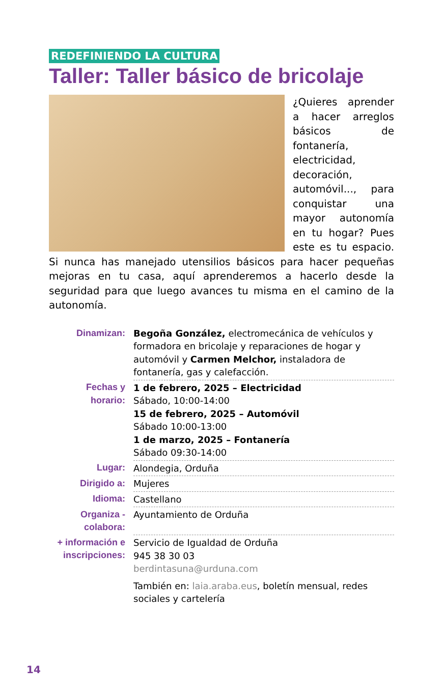REDEFINIENDO LA CULTURA
Taller: Taller básico de bricolaje
¿Quieres aprender a hacer arreglos básicos de fontanería, electricidad, decoración, automóvil..., para conquistar una mayor autonomía en tu hogar? Pues este es tu espacio. Si nunca has manejado utensilios básicos para hacer pequeñas mejoras en tu casa, aquí aprenderemos a hacerlo desde la seguridad para que luego avances tu misma en el camino de la autonomía.
| Dinamizan: | Begoña González, electromecánica de vehículos y formadora en bricolaje y reparaciones de hogar y automóvil y Carmen Melchor, instaladora de fontanería, gas y calefacción. |
| Fechas y horario: | 1 de febrero, 2025 – Electricidad Sábado, 10:00-14:00 15 de febrero, 2025 – Automóvil Sábado 10:00-13:00 1 de marzo, 2025 – Fontanería Sábado 09:30-14:00 |
| Lugar: | Alondegia, Orduña |
| Dirigido a: | Mujeres |
| Idioma: | Castellano |
| Organiza - colabora: | Ayuntamiento de Orduña |
| + información e inscripciones: | Servicio de Igualdad de Orduña 945 38 30 03 berdintasuna@urduna.com También en: laia.araba.eus , boletín mensual, redes sociales y cartelería |
14